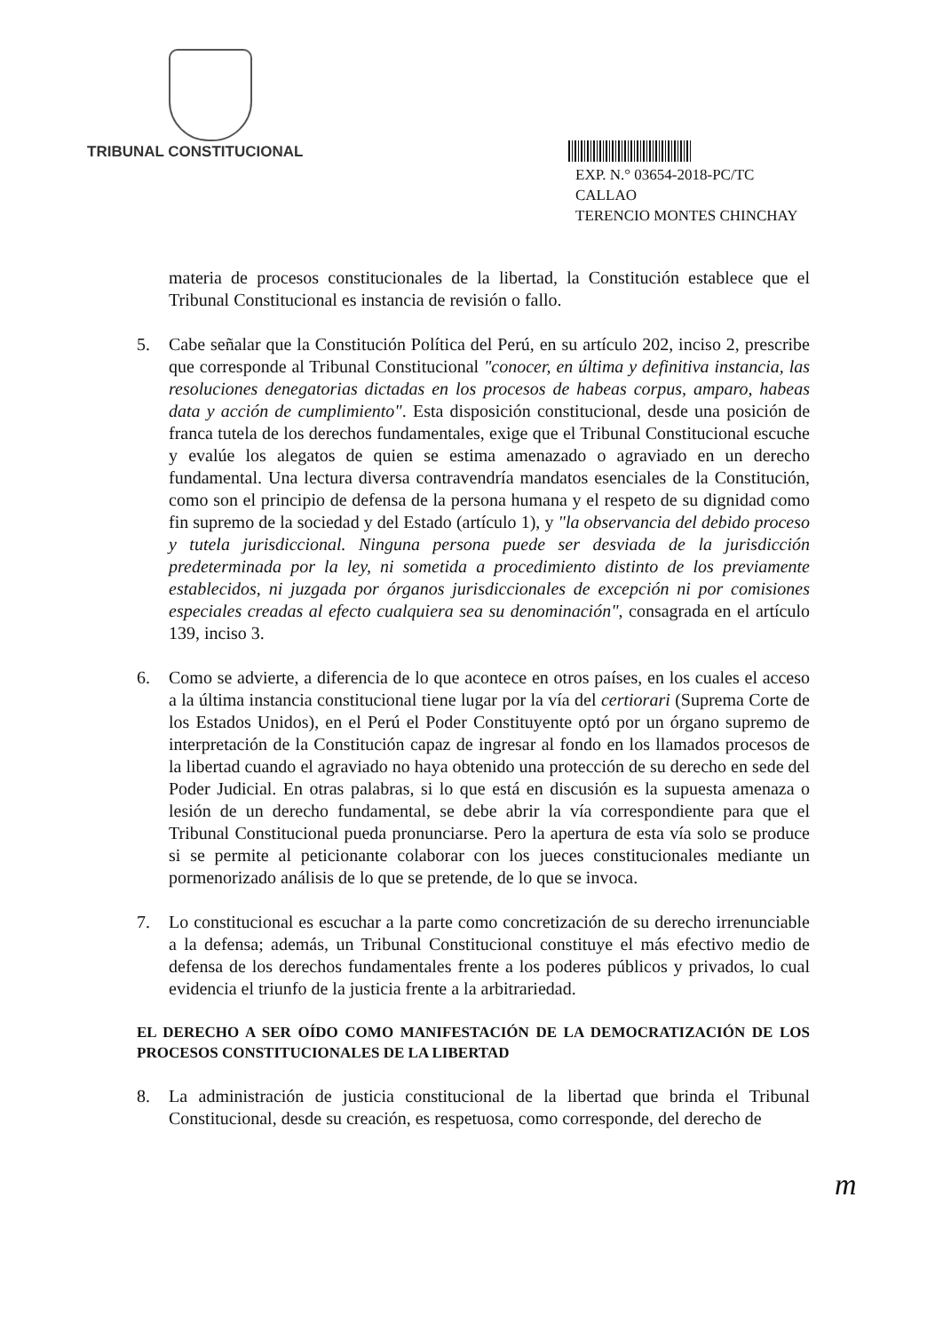TRIBUNAL CONSTITUCIONAL
EXP. N.° 03654-2018-PC/TC
CALLAO
TERENCIO MONTES CHINCHAY
materia de procesos constitucionales de la libertad, la Constitución establece que el Tribunal Constitucional es instancia de revisión o fallo.
5. Cabe señalar que la Constitución Política del Perú, en su artículo 202, inciso 2, prescribe que corresponde al Tribunal Constitucional "conocer, en última y definitiva instancia, las resoluciones denegatorias dictadas en los procesos de habeas corpus, amparo, habeas data y acción de cumplimiento". Esta disposición constitucional, desde una posición de franca tutela de los derechos fundamentales, exige que el Tribunal Constitucional escuche y evalúe los alegatos de quien se estima amenazado o agraviado en un derecho fundamental. Una lectura diversa contravendría mandatos esenciales de la Constitución, como son el principio de defensa de la persona humana y el respeto de su dignidad como fin supremo de la sociedad y del Estado (artículo 1), y "la observancia del debido proceso y tutela jurisdiccional. Ninguna persona puede ser desviada de la jurisdicción predeterminada por la ley, ni sometida a procedimiento distinto de los previamente establecidos, ni juzgada por órganos jurisdiccionales de excepción ni por comisiones especiales creadas al efecto cualquiera sea su denominación", consagrada en el artículo 139, inciso 3.
6. Como se advierte, a diferencia de lo que acontece en otros países, en los cuales el acceso a la última instancia constitucional tiene lugar por la vía del certiorari (Suprema Corte de los Estados Unidos), en el Perú el Poder Constituyente optó por un órgano supremo de interpretación de la Constitución capaz de ingresar al fondo en los llamados procesos de la libertad cuando el agraviado no haya obtenido una protección de su derecho en sede del Poder Judicial. En otras palabras, si lo que está en discusión es la supuesta amenaza o lesión de un derecho fundamental, se debe abrir la vía correspondiente para que el Tribunal Constitucional pueda pronunciarse. Pero la apertura de esta vía solo se produce si se permite al peticionante colaborar con los jueces constitucionales mediante un pormenorizado análisis de lo que se pretende, de lo que se invoca.
7. Lo constitucional es escuchar a la parte como concretización de su derecho irrenunciable a la defensa; además, un Tribunal Constitucional constituye el más efectivo medio de defensa de los derechos fundamentales frente a los poderes públicos y privados, lo cual evidencia el triunfo de la justicia frente a la arbitrariedad.
EL DERECHO A SER OÍDO COMO MANIFESTACIÓN DE LA DEMOCRATIZACIÓN DE LOS PROCESOS CONSTITUCIONALES DE LA LIBERTAD
8. La administración de justicia constitucional de la libertad que brinda el Tribunal Constitucional, desde su creación, es respetuosa, como corresponde, del derecho de
m